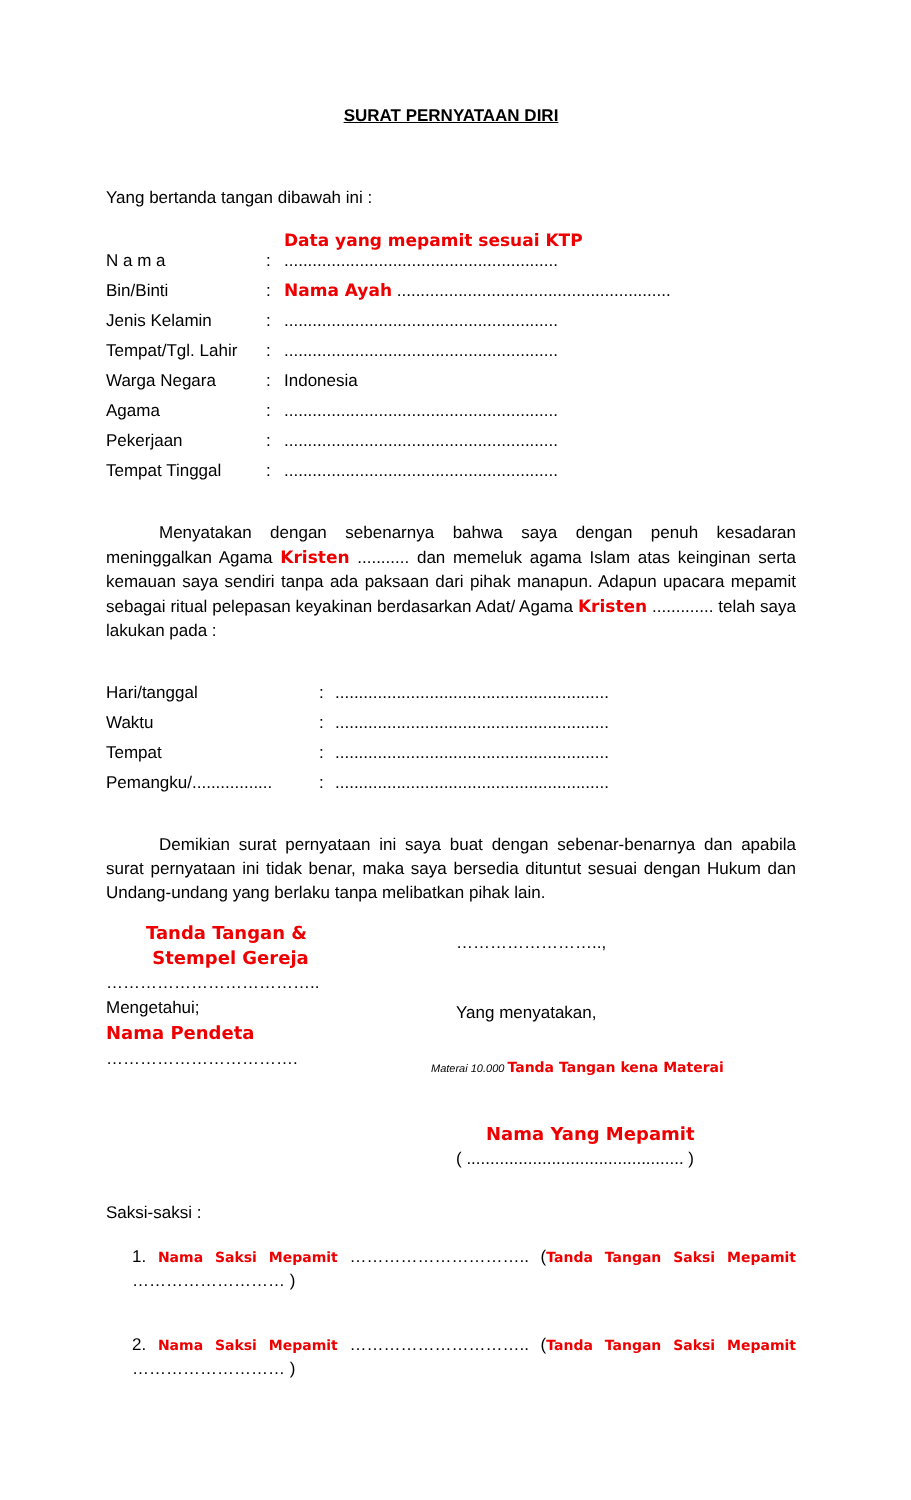SURAT PERNYATAAN DIRI
Yang bertanda tangan dibawah ini :
| N a m a | : | Data yang mepamit sesuai KTP .......................................................... |
| Bin/Binti | : | Nama Ayah .......................................................... |
| Jenis Kelamin | : | .......................................................... |
| Tempat/Tgl. Lahir | : | .......................................................... |
| Warga Negara | : | Indonesia |
| Agama | : | .......................................................... |
| Pekerjaan | : | .......................................................... |
| Tempat Tinggal | : | .......................................................... |
Menyatakan dengan sebenarnya bahwa saya dengan penuh kesadaran meninggalkan Agama Kristen ........... dan memeluk agama Islam atas keinginan serta kemauan saya sendiri tanpa ada paksaan dari pihak manapun. Adapun upacara mepamit sebagai ritual pelepasan keyakinan berdasarkan Adat/ Agama Kristen ............. telah saya lakukan pada :
| Hari/tanggal | : | .......................................................... |
| Waktu | : | .......................................................... |
| Tempat | : | .......................................................... |
| Pemangku/................. | : | .......................................................... |
Demikian surat pernyataan ini saya buat dengan sebenar-benarnya dan apabila surat pernyataan ini tidak benar, maka saya bersedia dituntut sesuai dengan Hukum dan Undang-undang yang berlaku tanpa melibatkan pihak lain.
Tanda Tangan &
Stempel Gereja
………………………………..
Mengetahui;
Nama Pendeta
…………………………….
……………………..,
Yang menyatakan,
Materai 10.000 Tanda Tangan kena Materai
Nama Yang Mepamit
( .............................................. )
Saksi-saksi :
1. Nama Saksi Mepamit ………………………….. (Tanda Tangan Saksi Mepamit ……………………… )
2. Nama Saksi Mepamit ………………………….. (Tanda Tangan Saksi Mepamit ……………………… )